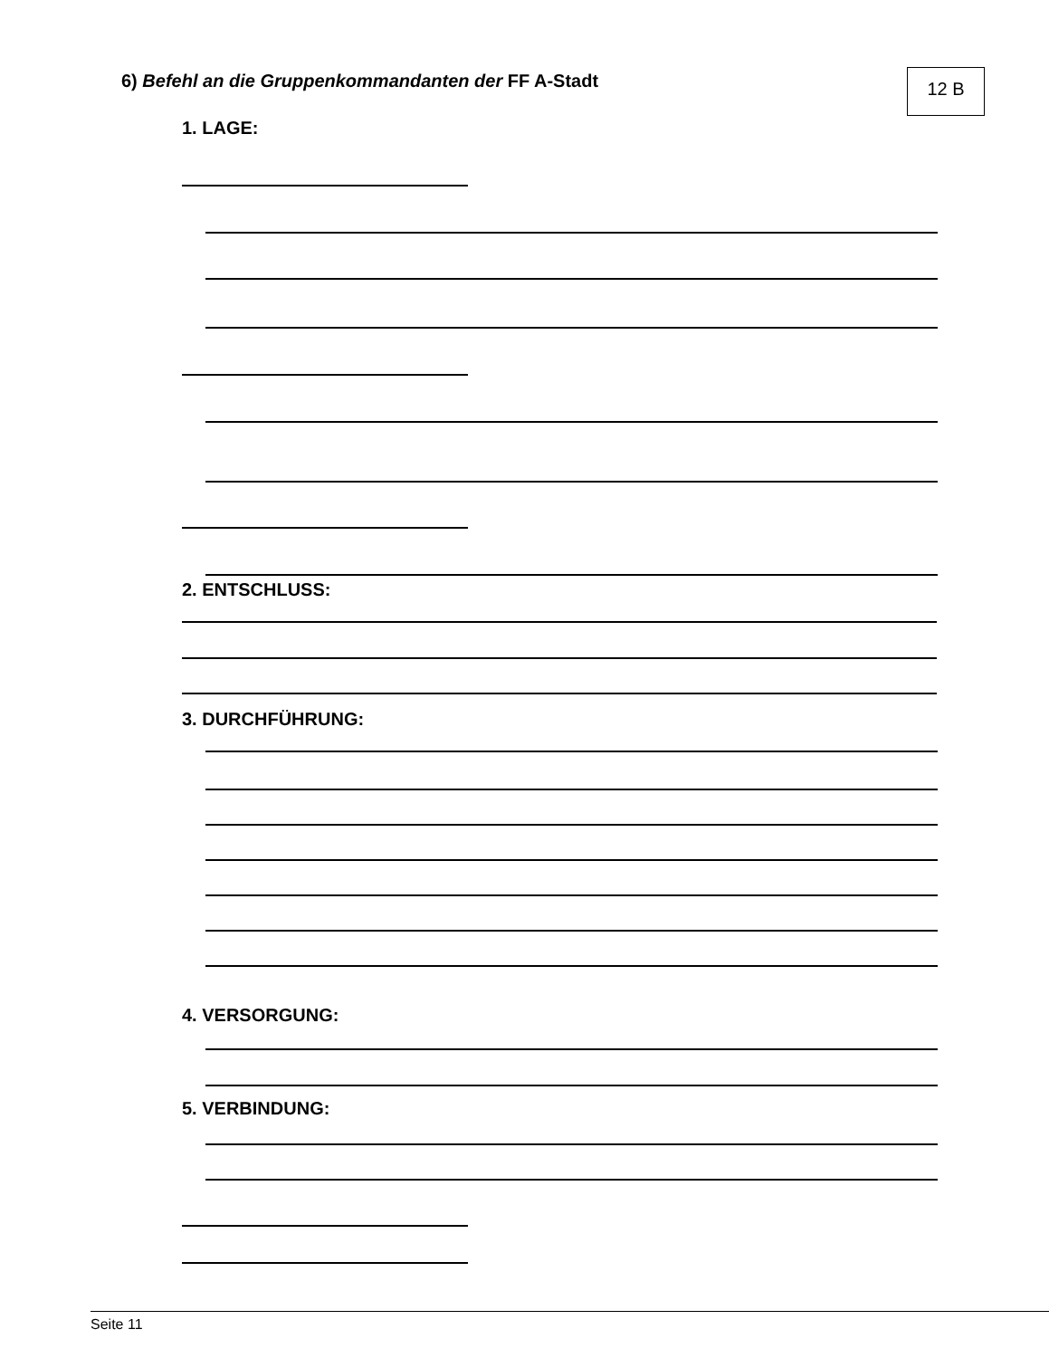6) Befehl an die Gruppenkommandanten der FF A-Stadt
12 B
1. LAGE:
2. ENTSCHLUSS:
3. DURCHFÜHRUNG:
4. VERSORGUNG:
5. VERBINDUNG:
Seite 11